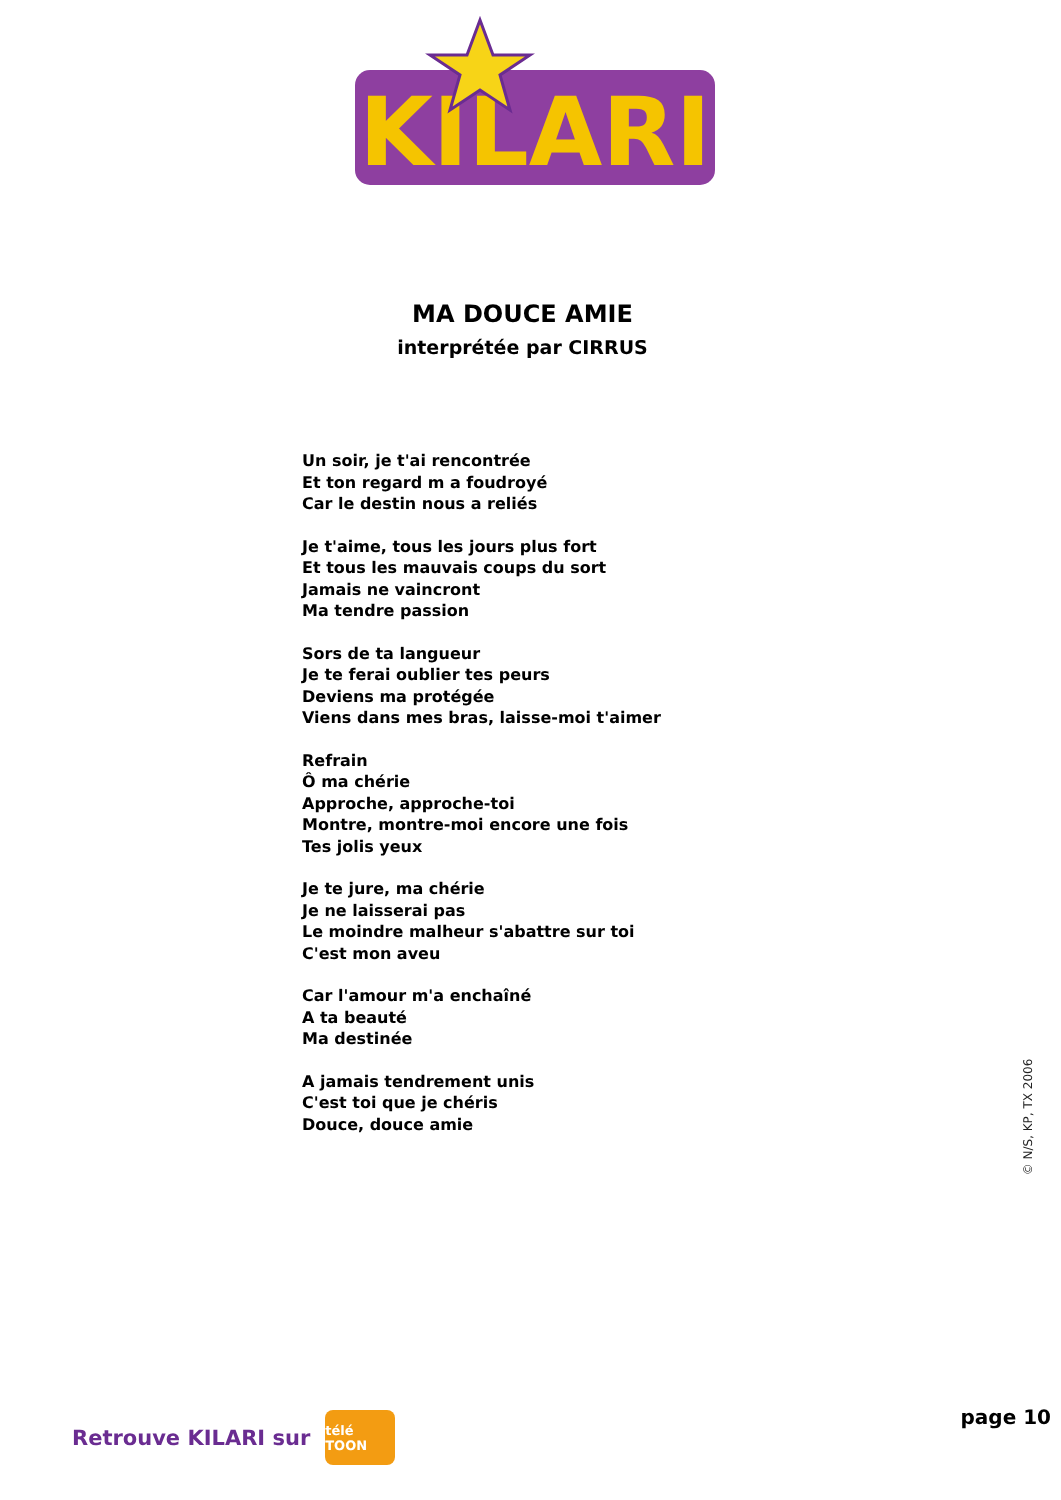KILARI
MA DOUCE AMIE
interprétée par CIRRUS
Un soir, je t'ai rencontrée
Et ton regard m a foudroyé
Car le destin nous a reliés
Je t'aime, tous les jours plus fort
Et tous les mauvais coups du sort
Jamais ne vaincront
Ma tendre passion
Sors de ta langueur
Je te ferai oublier tes peurs
Deviens ma protégée
Viens dans mes bras, laisse-moi t'aimer
Refrain
Ô ma chérie
Approche, approche-toi
Montre, montre-moi encore une fois
Tes jolis yeux
Je te jure, ma chérie
Je ne laisserai pas
Le moindre malheur s'abattre sur toi
C'est mon aveu
Car l'amour m'a enchaîné
A ta beauté
Ma destinée
A jamais tendrement unis
C'est toi que je chéris
Douce, douce amie
© N/S, KP, TX 2006
Retrouve KILARI sur
télé TOON
page 10